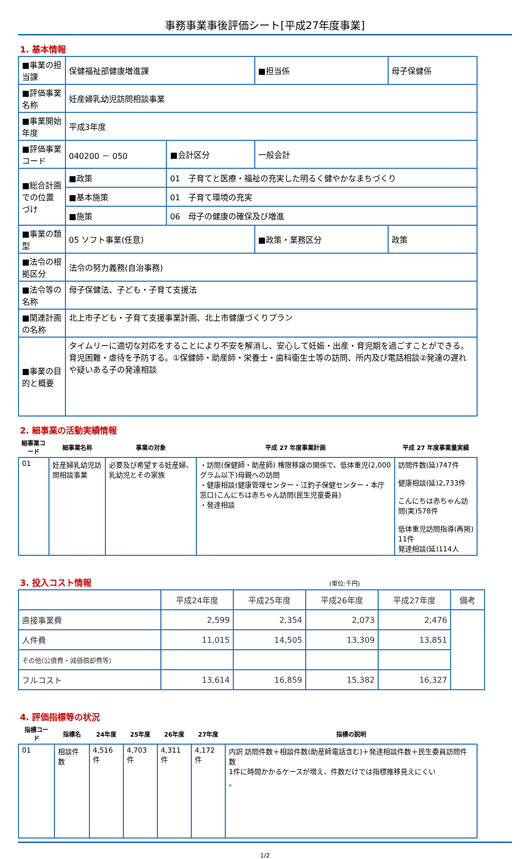事務事業事後評価シート[平成27年度事業]
1. 基本情報
| ■事業の担当課 | 保健福祉部健康増進課 | | | ■担当係 | 母子保健係 |
| ■評価事業名称 | 妊産婦乳幼児訪問相談事業 | | | | |
| ■事業開始年度 | 平成3年度 | | | | |
| ■評価事業コード | 040200 － 050 | | ■会計区分 | 一般会計 | |
| ■総合計画での位置づけ | ■政策 | 01 子育てと医療・福祉の充実した明るく健やかなまちづくり | | | |
| | ■基本施策 | 01 子育て環境の充実 | | | |
| | ■施策 | 06 母子の健康の確保及び増進 | | | |
| ■事業の類型 | 05 ソフト事業(任意) | | | ■政策・業務区分 | 政策 |
| ■法令の根拠区分 | 法令の努力義務(自治事務) | | | | |
| ■法令等の名称 | 母子保健法、子ども・子育て支援法 | | | | |
| ■関連計画の名称 | 北上市子ども・子育て支援事業計画、北上市健康づくりプラン | | | | |
| ■事業の目的と概要 | タイムリーに適切な対応をすることにより不安を解消し、安心して妊娠・出産・育児期を過ごすことができる。育児困難・虐待を予防する。①保健師・助産師・栄養士・歯科衛生士等の訪問、所内及び電話相談②発達の遅れや疑いある子の発達相談 | | | | |
2. 細事業の活動実績情報
| 細事業コード | 細事業名称 | 事業の対象 | 平成 27 年度事業計画 | 平成 27 年度事業量実績 |
| --- | --- | --- | --- | --- |
| 01 | 妊産婦乳幼児訪問相談事業 | 必要及び希望する妊産婦、乳幼児とその家族 | ・訪問(保健師・助産師) 権限移譲の関係で、低体重児(2,000グラム以下)母親への訪問 ・健康相談(健康管理センター・江釣子保健センター・本庁窓口)こんにちは赤ちゃん訪問(民生児童委員) ・発達相談 | 訪問件数(延)747件 健康相談(延)2,733件 こんにちは赤ちゃん訪問(実)578件 低体重児訪問指導(再掲) 11件 発達相談(延)114人 |
3. 投入コスト情報 (単位:千円)
| | 平成24年度 | 平成25年度 | 平成26年度 | 平成27年度 | 備考 |
| --- | --- | --- | --- | --- | --- |
| 直接事業費 | 2,599 | 2,354 | 2,073 | 2,476 | |
| 人件費 | 11,015 | 14,505 | 13,309 | 13,851 | |
| その他(公債費・減価償却費等) | | | | | |
| フルコスト | 13,614 | 16,859 | 15,382 | 16,327 | |
4. 評価指標等の状況
| 指標コード | 指標名 | 24年度 | 25年度 | 26年度 | 27年度 | 指標の説明 |
| --- | --- | --- | --- | --- | --- | --- |
| 01 | 相談件数 | 4,516件 | 4,703件 | 4,311件 | 4,172件 | 内訳 訪問件数＋相談件数(助産師電話含む)＋発達相談件数＋民生委員訪問件数 1件に時間かかるケースが増え、件数だけでは指標推移見えにくい 。 |
1/2